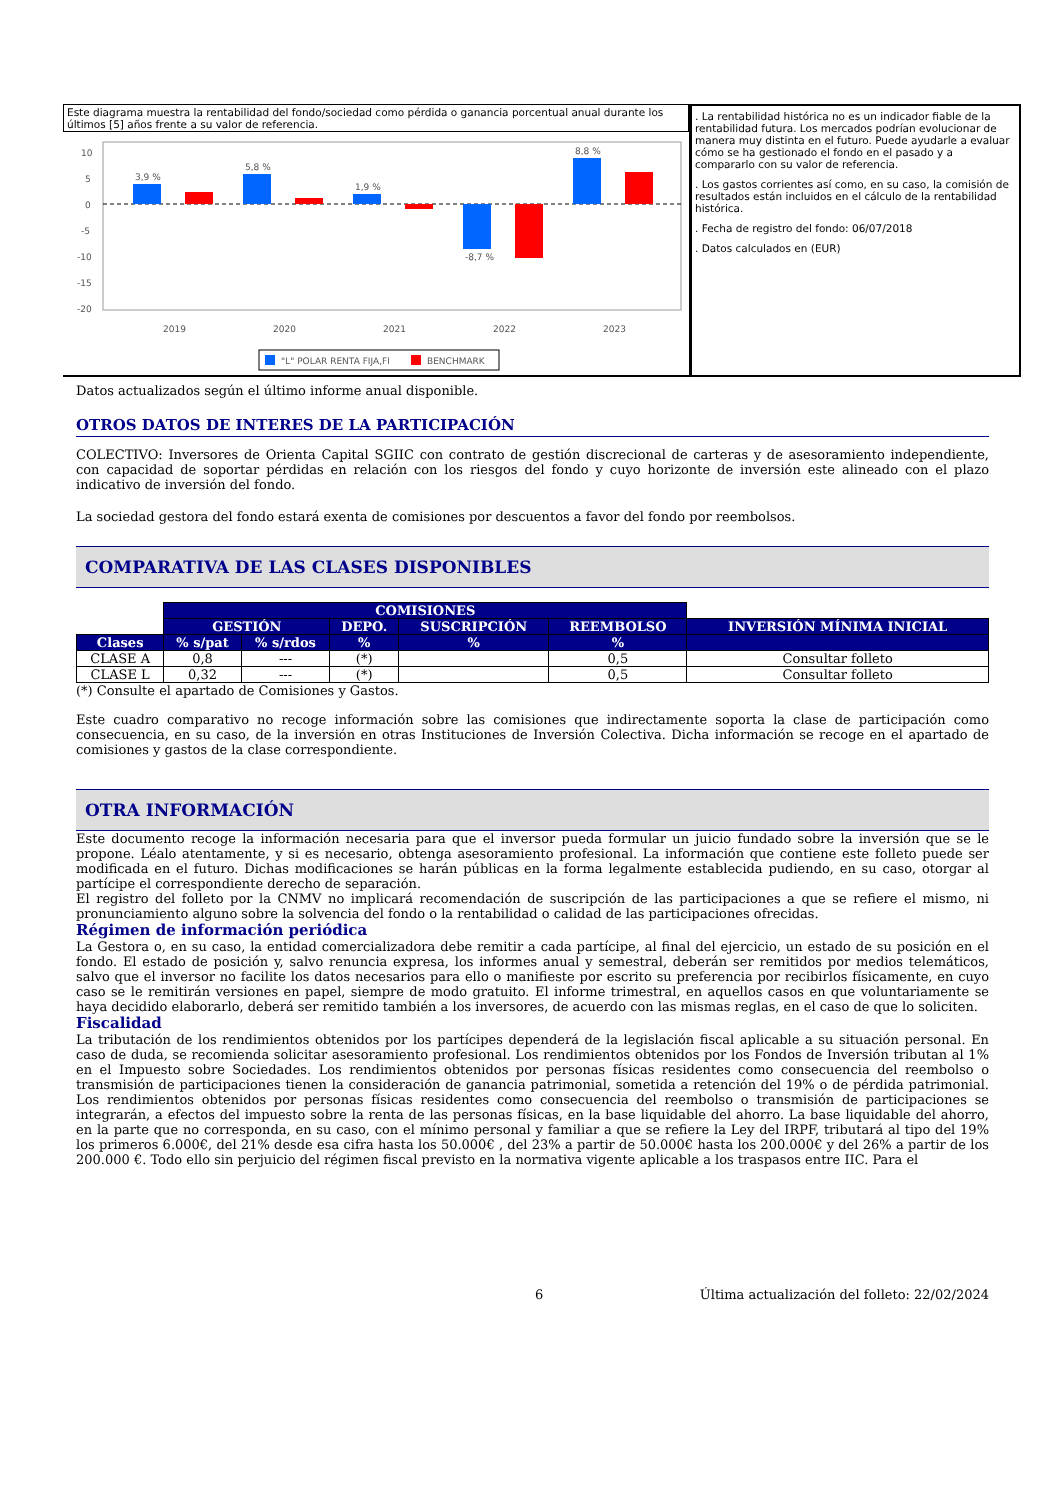Este diagrama muestra la rentabilidad del fondo/sociedad como pérdida o ganancia porcentual anual durante los últimos [5] años frente a su valor de referencia.
10
5
0
-5
-10
-15
-20
3,9 %
5,8 %
1,9 %
-8,7 %
8,8 %
2019
2020
2021
2022
2023
"L" POLAR RENTA FIJA,FI
BENCHMARK
. La rentabilidad histórica no es un indicador fiable de la rentabilidad futura. Los mercados podrían evolucionar de manera muy distinta en el futuro. Puede ayudarle a evaluar cómo se ha gestionado el fondo en el pasado y a compararlo con su valor de referencia.
. Los gastos corrientes así como, en su caso, la comisión de resultados están incluidos en el cálculo de la rentabilidad histórica.
. Fecha de registro del fondo: 06/07/2018
. Datos calculados en (EUR)
Datos actualizados según el último informe anual disponible.
OTROS DATOS DE INTERES DE LA PARTICIPACIÓN
COLECTIVO: Inversores de Orienta Capital SGIIC con contrato de gestión discrecional de carteras y de asesoramiento independiente, con capacidad de soportar pérdidas en relación con los riesgos del fondo y cuyo horizonte de inversión este alineado con el plazo indicativo de inversión del fondo.
La sociedad gestora del fondo estará exenta de comisiones por descuentos a favor del fondo por reembolsos.
COMPARATIVA DE LAS CLASES DISPONIBLES
| | COMISIONES | | | | | |
| | GESTIÓN | | DEPO. | SUSCRIPCIÓN | REEMBOLSO | INVERSIÓN MÍNIMA INICIAL |
| Clases | % s/pat | % s/rdos | % | % | % | |
| CLASE A | 0,8 | --- | (*) | | 0,5 | Consultar folleto |
| CLASE L | 0,32 | --- | (*) | | 0,5 | Consultar folleto |
(*) Consulte el apartado de Comisiones y Gastos.
Este cuadro comparativo no recoge información sobre las comisiones que indirectamente soporta la clase de participación como consecuencia, en su caso, de la inversión en otras Instituciones de Inversión Colectiva. Dicha información se recoge en el apartado de comisiones y gastos de la clase correspondiente.
OTRA INFORMACIÓN
Este documento recoge la información necesaria para que el inversor pueda formular un juicio fundado sobre la inversión que se le propone. Léalo atentamente, y si es necesario, obtenga asesoramiento profesional. La información que contiene este folleto puede ser modificada en el futuro. Dichas modificaciones se harán públicas en la forma legalmente establecida pudiendo, en su caso, otorgar al partícipe el correspondiente derecho de separación.
El registro del folleto por la CNMV no implicará recomendación de suscripción de las participaciones a que se refiere el mismo, ni pronunciamiento alguno sobre la solvencia del fondo o la rentabilidad o calidad de las participaciones ofrecidas.
Régimen de información periódica
La Gestora o, en su caso, la entidad comercializadora debe remitir a cada partícipe, al final del ejercicio, un estado de su posición en el fondo. El estado de posición y, salvo renuncia expresa, los informes anual y semestral, deberán ser remitidos por medios telemáticos, salvo que el inversor no facilite los datos necesarios para ello o manifieste por escrito su preferencia por recibirlos físicamente, en cuyo caso se le remitirán versiones en papel, siempre de modo gratuito. El informe trimestral, en aquellos casos en que voluntariamente se haya decidido elaborarlo, deberá ser remitido también a los inversores, de acuerdo con las mismas reglas, en el caso de que lo soliciten.
Fiscalidad
La tributación de los rendimientos obtenidos por los partícipes dependerá de la legislación fiscal aplicable a su situación personal. En caso de duda, se recomienda solicitar asesoramiento profesional. Los rendimientos obtenidos por los Fondos de Inversión tributan al 1% en el Impuesto sobre Sociedades. Los rendimientos obtenidos por personas físicas residentes como consecuencia del reembolso o transmisión de participaciones tienen la consideración de ganancia patrimonial, sometida a retención del 19% o de pérdida patrimonial. Los rendimientos obtenidos por personas físicas residentes como consecuencia del reembolso o transmisión de participaciones se integrarán, a efectos del impuesto sobre la renta de las personas físicas, en la base liquidable del ahorro. La base liquidable del ahorro, en la parte que no corresponda, en su caso, con el mínimo personal y familiar a que se refiere la Ley del IRPF, tributará al tipo del 19% los primeros 6.000€, del 21% desde esa cifra hasta los 50.000€ , del 23% a partir de 50.000€ hasta los 200.000€ y del 26% a partir de los 200.000 €. Todo ello sin perjuicio del régimen fiscal previsto en la normativa vigente aplicable a los traspasos entre IIC. Para el
6 Última actualización del folleto: 22/02/2024